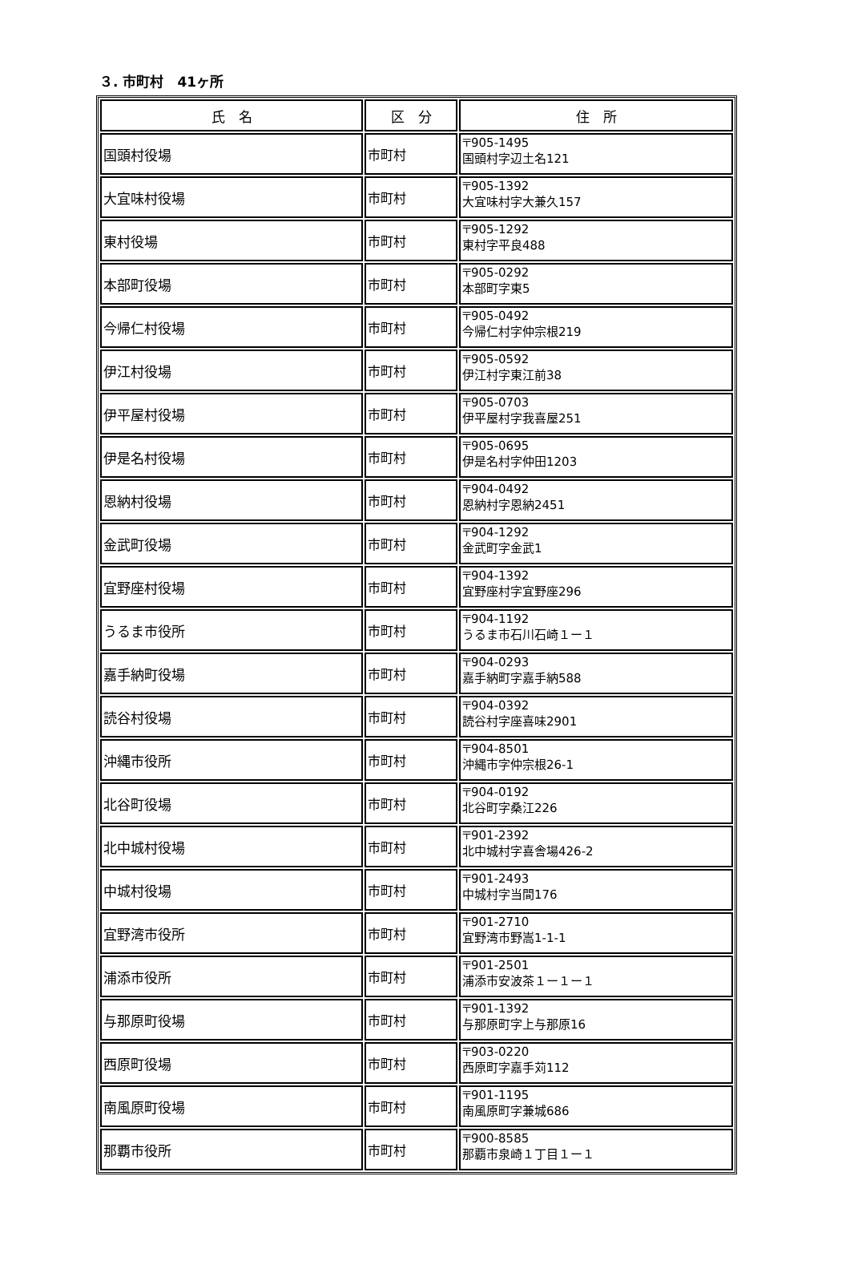３. 市町村　41ヶ所
| 氏 名 | 区 分 | 住 所 |
| --- | --- | --- |
| 国頭村役場 | 市町村 | 〒905-1495 国頭村字辺土名121 |
| 大宜味村役場 | 市町村 | 〒905-1392 大宜味村字大兼久157 |
| 東村役場 | 市町村 | 〒905-1292 東村字平良488 |
| 本部町役場 | 市町村 | 〒905-0292 本部町字東5 |
| 今帰仁村役場 | 市町村 | 〒905-0492 今帰仁村字仲宗根219 |
| 伊江村役場 | 市町村 | 〒905-0592 伊江村字東江前38 |
| 伊平屋村役場 | 市町村 | 〒905-0703 伊平屋村字我喜屋251 |
| 伊是名村役場 | 市町村 | 〒905-0695 伊是名村字仲田1203 |
| 恩納村役場 | 市町村 | 〒904-0492 恩納村字恩納2451 |
| 金武町役場 | 市町村 | 〒904-1292 金武町字金武1 |
| 宜野座村役場 | 市町村 | 〒904-1392 宜野座村字宜野座296 |
| うるま市役所 | 市町村 | 〒904-1192 うるま市石川石崎１ー１ |
| 嘉手納町役場 | 市町村 | 〒904-0293 嘉手納町字嘉手納588 |
| 読谷村役場 | 市町村 | 〒904-0392 読谷村字座喜味2901 |
| 沖縄市役所 | 市町村 | 〒904-8501 沖縄市字仲宗根26-1 |
| 北谷町役場 | 市町村 | 〒904-0192 北谷町字桑江226 |
| 北中城村役場 | 市町村 | 〒901-2392 北中城村字喜舎場426-2 |
| 中城村役場 | 市町村 | 〒901-2493 中城村字当間176 |
| 宜野湾市役所 | 市町村 | 〒901-2710 宜野湾市野嵩1-1-1 |
| 浦添市役所 | 市町村 | 〒901-2501 浦添市安波茶１ー１ー１ |
| 与那原町役場 | 市町村 | 〒901-1392 与那原町字上与那原16 |
| 西原町役場 | 市町村 | 〒903-0220 西原町字嘉手苅112 |
| 南風原町役場 | 市町村 | 〒901-1195 南風原町字兼城686 |
| 那覇市役所 | 市町村 | 〒900-8585 那覇市泉崎１丁目１ー１ |